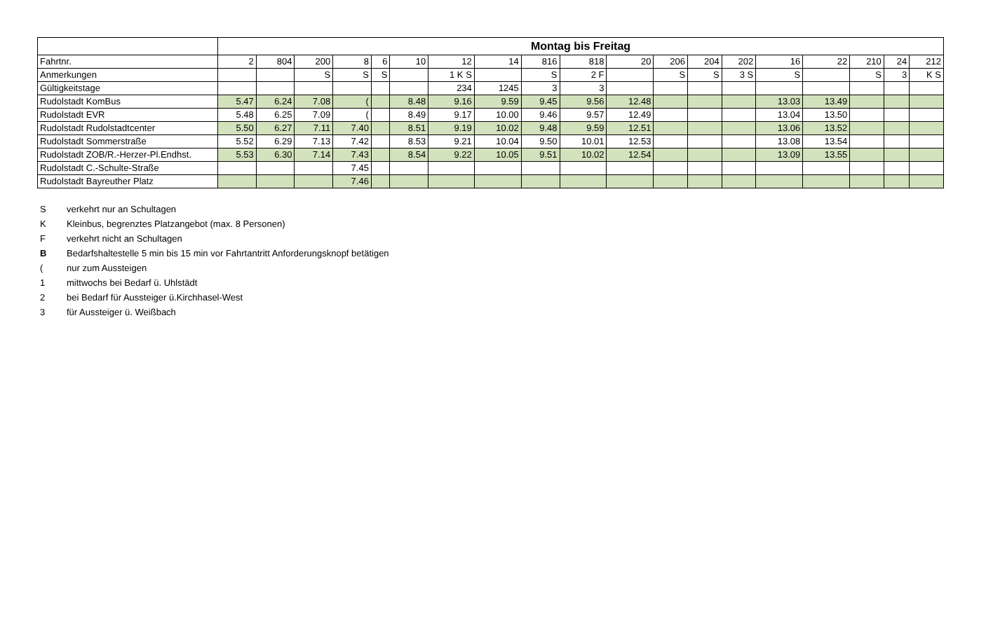| | Montag bis Freitag | | | | | | | | | | | | | | | | | | |
| --- | --- | --- | --- | --- | --- | --- | --- | --- | --- | --- | --- | --- | --- | --- | --- | --- | --- | --- | --- |
| Fahrtnr. | 2 | 804 | 200 | 8 | 6 | 10 | 12 | 14 | 816 | 818 | 20 | 206 | 204 | 202 | 16 | 22 | 210 | 24 | 212 |
| Anmerkungen | | | S | S | S | | 1 K S | | S | 2 F | | S | S | 3 S | S | | S | 3 | K S |
| Gültigkeitstage | | | | | | | 234 | 1245 | 3 | 3 | | | | | | | | | |
| Rudolstadt KomBus | 5.47 | 6.24 | 7.08 | ( | | 8.48 | 9.16 | 9.59 | 9.45 | 9.56 | 12.48 | | | | 13.03 | 13.49 | | | |
| Rudolstadt EVR | 5.48 | 6.25 | 7.09 | ( | | 8.49 | 9.17 | 10.00 | 9.46 | 9.57 | 12.49 | | | | 13.04 | 13.50 | | | |
| Rudolstadt Rudolstadtcenter | 5.50 | 6.27 | 7.11 | 7.40 | | 8.51 | 9.19 | 10.02 | 9.48 | 9.59 | 12.51 | | | | 13.06 | 13.52 | | | |
| Rudolstadt Sommerstraße | 5.52 | 6.29 | 7.13 | 7.42 | | 8.53 | 9.21 | 10.04 | 9.50 | 10.01 | 12.53 | | | | 13.08 | 13.54 | | | |
| Rudolstadt ZOB/R.-Herzer-Pl.Endhst. | 5.53 | 6.30 | 7.14 | 7.43 | | 8.54 | 9.22 | 10.05 | 9.51 | 10.02 | 12.54 | | | | 13.09 | 13.55 | | | |
| Rudolstadt C.-Schulte-Straße | | | | 7.45 | | | | | | | | | | | | | | | |
| Rudolstadt Bayreuther Platz | | | | 7.46 | | | | | | | | | | | | | | | |
Sverkehrt nur an Schultagen
K Kleinbus, begrenztes Platzangebot (max. 8 Personen)
Fverkehrt nicht an Schultagen
B Bedarfshaltestelle 5 min bis 15 min vor Fahrtantritt Anforderungsknopf betätigen
(nur zum Aussteigen
1 mittwochs bei Bedarf ü. Uhlstädt
2 bei Bedarf für Aussteiger ü.Kirchhasel-West
3 für Aussteiger ü. Weißbach